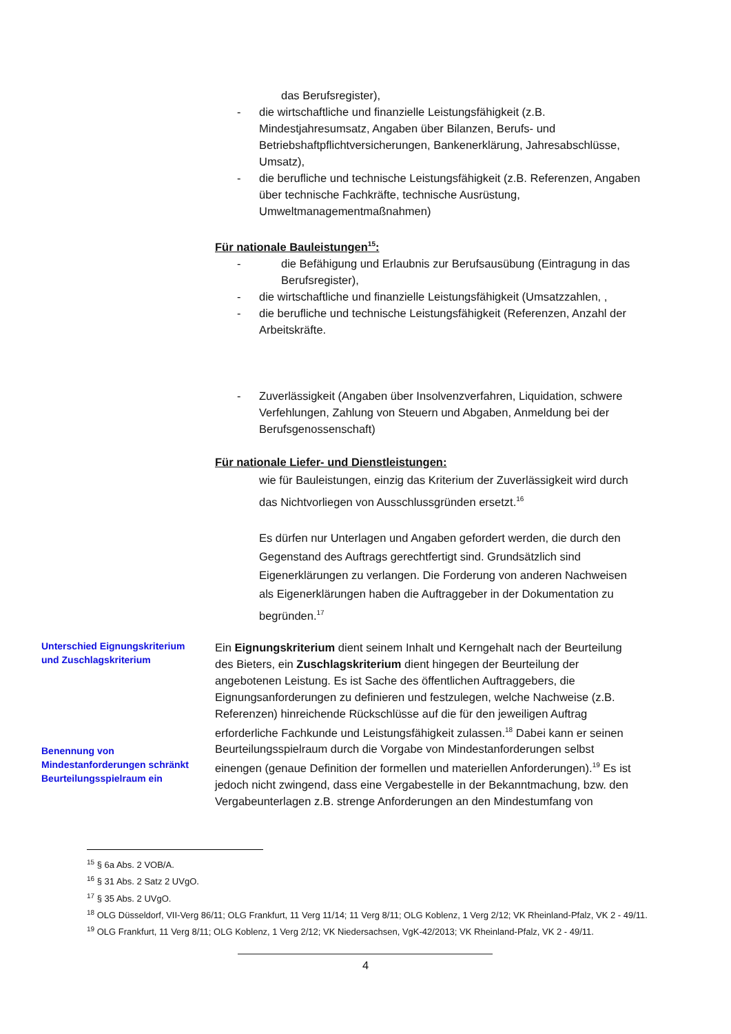das Berufsregister),
- die wirtschaftliche und finanzielle Leistungsfähigkeit (z.B. Mindestjahresumsatz, Angaben über Bilanzen, Berufs- und Betriebshaftpflichtversicherungen, Bankenerklärung, Jahresabschlüsse, Umsatz),
- die berufliche und technische Leistungsfähigkeit (z.B. Referenzen, Angaben über technische Fachkräfte, technische Ausrüstung, Umweltmanagementmaßnahmen)
Für nationale Bauleistungen<sup>15</sup>:
- die Befähigung und Erlaubnis zur Berufsausübung (Eintragung in das Berufsregister),
- die wirtschaftliche und finanzielle Leistungsfähigkeit (Umsatzzahlen, ,
- die berufliche und technische Leistungsfähigkeit (Referenzen, Anzahl der Arbeitskräfte.
- Zuverlässigkeit (Angaben über Insolvenzverfahren, Liquidation, schwere Verfehlungen, Zahlung von Steuern und Abgaben, Anmeldung bei der Berufsgenossenschaft)
Für nationale Liefer- und Dienstleistungen:
wie für Bauleistungen, einzig das Kriterium der Zuverlässigkeit wird durch das Nichtvorliegen von Ausschlussgründen ersetzt.<sup>16</sup>
Es dürfen nur Unterlagen und Angaben gefordert werden, die durch den Gegenstand des Auftrags gerechtfertigt sind. Grundsätzlich sind Eigenerklärungen zu verlangen. Die Forderung von anderen Nachweisen als Eigenerklärungen haben die Auftraggeber in der Dokumentation zu begründen.<sup>17</sup>
Unterschied Eignungskriterium und Zuschlagskriterium
Benennung von Mindestanforderungen schränkt Beurteilungsspielraum ein
Ein Eignungskriterium dient seinem Inhalt und Kerngehalt nach der Beurteilung des Bieters, ein Zuschlagskriterium dient hingegen der Beurteilung der angebotenen Leistung. Es ist Sache des öffentlichen Auftraggebers, die Eignungsanforderungen zu definieren und festzulegen, welche Nachweise (z.B. Referenzen) hinreichende Rückschlüsse auf die für den jeweiligen Auftrag erforderliche Fachkunde und Leistungsfähigkeit zulassen.<sup>18</sup> Dabei kann er seinen Beurteilungsspielraum durch die Vorgabe von Mindestanforderungen selbst einengen (genaue Definition der formellen und materiellen Anforderungen).<sup>19</sup> Es ist jedoch nicht zwingend, dass eine Vergabestelle in der Bekanntmachung, bzw. den Vergabeunterlagen z.B. strenge Anforderungen an den Mindestumfang von
<sup>15</sup> § 6a Abs. 2 VOB/A.
<sup>16</sup> § 31 Abs. 2 Satz 2 UVgO.
<sup>17</sup> § 35 Abs. 2 UVgO.
<sup>18</sup> OLG Düsseldorf, VII-Verg 86/11; OLG Frankfurt, 11 Verg 11/14; 11 Verg 8/11; OLG Koblenz, 1 Verg 2/12; VK Rheinland-Pfalz, VK 2 - 49/11.
<sup>19</sup> OLG Frankfurt, 11 Verg 8/11; OLG Koblenz, 1 Verg 2/12; VK Niedersachsen, VgK-42/2013; VK Rheinland-Pfalz, VK 2 - 49/11.
4